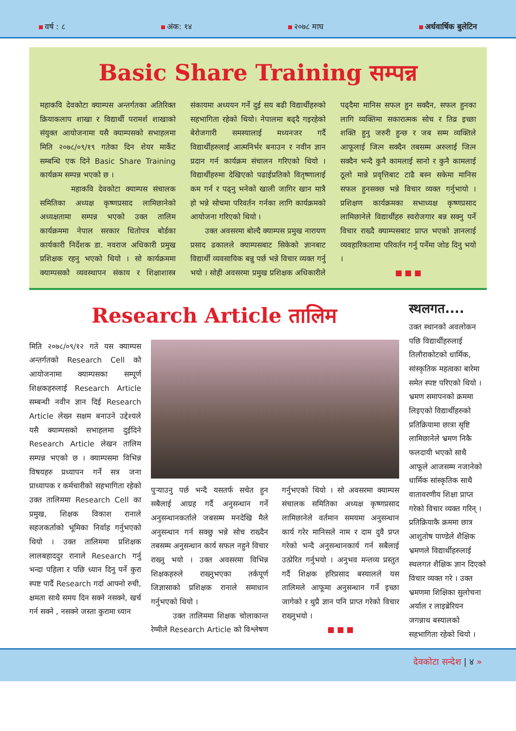वर्ष : ८ अंक: १४ २०७८ माघ अर्धवार्षिक बुलेटिन
Basic Share Training सम्पन्न
महाकवि देवकोटा क्याम्पस अन्तर्गतका अतिरिक्त क्रियाकलाप शाखा र विद्यार्थी परामर्श शाखाको संयुक्त आयोजनामा यसै क्याम्पसको सभाहलमा मिति २०७८/०९/१९ गतेका दिन शेयर मार्केट सम्बन्धि एक दिने Basic Share Training कार्यक्रम सम्पन्न भएको छ ।
महाकवि देवकोटा क्याम्पस संचालक समितिका अध्यक्ष कृष्णप्रसाद लामिछानेको अध्यक्षतामा सम्पन्न भएको उक्त तालिम कार्यक्रममा नेपाल सरकार धितोपत्र बोर्डका कार्यकारी निर्देशक डा. नवराज अधिकारी प्रमुख प्रशिक्षक रहनु भएको थियो । सो कार्यक्रममा क्याम्पसको व्यवस्थापन संकाय र शिक्षाशास्त्र संकायमा अध्ययन गर्ने दुई सय बढी विद्यार्थीहरुको सहभागिता रहेको थियो। नेपालमा बढ्दै गइरहेको बेरोजगारी समस्यालाई मध्यनजर गर्दै विद्यार्थीहरुलाई आत्मनिर्भर बनाउन र नवीन ज्ञान प्रदान गर्न कार्यक्रम संचालन गरिएको थियो । विद्यार्थीहरुमा देखिएको पढाईप्रतिको वितृष्णालाई कम गर्न र पढ्नु भनेको खाली जागिर खान मात्रै हो भन्ने सोचमा परिवर्तन गर्नका लागि कार्यक्रमको आयोजना गरिएको थियो ।
उक्त अवसरमा बोल्दै क्याम्पस प्रमुख नारायण प्रसाद ढकालले क्याम्पसबाट सिकेको ज्ञानबाट विद्यार्थी व्यवसायिक बन्नु पर्छ भन्ने विचार व्यक्त गर्नु भयो । सोही अवसरमा प्रमुख प्रशिक्षक अधिकारीले पढ्दैमा मानिस सफल हुन सक्दैन, सफल हुनका लागि व्यक्तिमा सकारात्मक सोच र तिव्र इच्छा शक्ति हुनु जरुरी हुन्छ र जब सम्म व्यक्तिले आफूलाई जित्न सक्दैन तबसम्म अरुलाई जित्न सक्दैन भन्दै कुनै कामलाई सानो र कुनै कामलाई ठूलो मान्ने प्रवृत्तिबाट टाढै बस्न सकेमा मानिस सफल हुनसक्छ भन्ने विचार व्यक्त गर्नुभायो । प्रशिक्षण कार्यक्रमका सभाध्यक्ष कृष्णप्रसाद लामिछानेले विद्यार्थीहरु स्वरोजगार बन्न सक्नु पर्ने विचार राख्दै क्याम्पसबाट प्राप्त भएको ज्ञानलाई व्यवहारिकतामा परिवर्तन गर्नु पर्नेमा जोड दिनु भयो ।
■ ■ ■
Research Article तालिम
मिति २०७८/०९/१२ गते यस क्याम्पस अन्तर्गतको Research Cell को आयोजनामा क्याम्पसका सम्पूर्ण शिक्षकहरुलाई Research Article सम्बन्धी नवीन ज्ञान दिई Research Article लेख्न सक्षम बनाउने उद्देश्यले यसै क्याम्पसको सभाहलमा दुईदिने Research Article लेखन तालिम सम्पन्न भएको छ । क्याम्पसमा विभिन्न विषयहरु प्रध्यापन गर्ने सत्र जना प्राध्यापक र कर्मचारीको सहभागिता रहेको उक्त तालिममा Research Cell का प्रमुख, शिक्षक विकाश रानाले सहजकर्ताको भूमिका निर्वाह गर्नुभएको थियो । उक्त तालिममा प्रशिक्षक लालबहाददुर रानाले Research गर्नु भन्दा पहिला र पछि ध्यान दिनु पर्ने कुरा स्पष्ट पार्दै Research गर्दा आफ्नो रुची, क्षमता साथै समय दिन सक्ने नसक्ने, खर्च गर्न सक्ने , नसक्ने जस्ता कुरामा ध्यान
पुऱ्याउनु पर्छ भन्दै यसतर्फ सचेत हुन सबैलाई आग्रह गर्दै अनुसन्धान गर्ने अनुसन्धानकर्ताले जबसम्म मनदेखि मैले अनुसन्धान गर्न सक्छु भन्ने सोच राख्दैन तबसम्म अनुसन्धान कार्य सफल नहुने विचार राख्नु भयो । उक्त अवसरमा विभिन्न शिक्षकहरुले राख्नुभएका तर्कपूर्ण जिज्ञासाको प्रशिक्षक रानाले समाधान गर्नुभएको थियो ।
उक्त तालिममा शिक्षक चोलाकान्त रेग्मीले Research Article को विश्लेषण गर्नुभएको थियो । सो अवसरमा क्याम्पस संचालक समितिका अध्यक्ष कृष्णप्रसाद लामिछानेले वर्तमान समयमा अनुसन्धान कार्य गरेर मानिसले नाम र दाम दुवै प्रप्त गरेको भन्दै अनुसन्धानकार्य गर्न सबैलाई उत्प्रेरित गर्नुभयो । अनुभव मन्तव्य प्रस्तुत गर्दै शिक्षक हरिप्रसाद बस्यालले यस तालिमले आफूमा अनुसन्धान गर्ने इच्छा जागेको र थुप्रै ज्ञान पनि प्राप्त गरेको विचार राख्नुभयो ।
■ ■ ■
स्थलगत....
उक्त स्थानको अवलोकन पछि विद्यार्थीहरुलाई तिलौराकोटको धार्मिक, सांस्कृतिक महत्वका बारेमा समेत स्पष्ट परिएको थियो । भ्रमण समापनको क्रममा लिइएको विद्यार्थीहरुको प्रतिक्रियामा छात्रा सृष्टि लामिछानेले भ्रमण निकै फलदायी भएको साथै आफूले आजसम्म नजानेको धार्मिक सांस्कृतिक साथै वातावरणीय शिक्षा प्राप्त गरेको विचार व्यक्त गरिन् । प्रतिक्रियाकै क्रममा छात्र आशुतोष पाण्डेले शैक्षिक भ्रमणले विद्यार्थीहरुलाई स्थलगत शैक्षिक ज्ञान दिएको विचार व्यक्त गरे । उक्त भ्रमणमा शिक्षिका सुलोचना अर्याल र लाइब्रेरियन जगन्नाथ बस्यालको सहभागिता रहेको थियो ।
देवकोटा सन्देश | ४ »